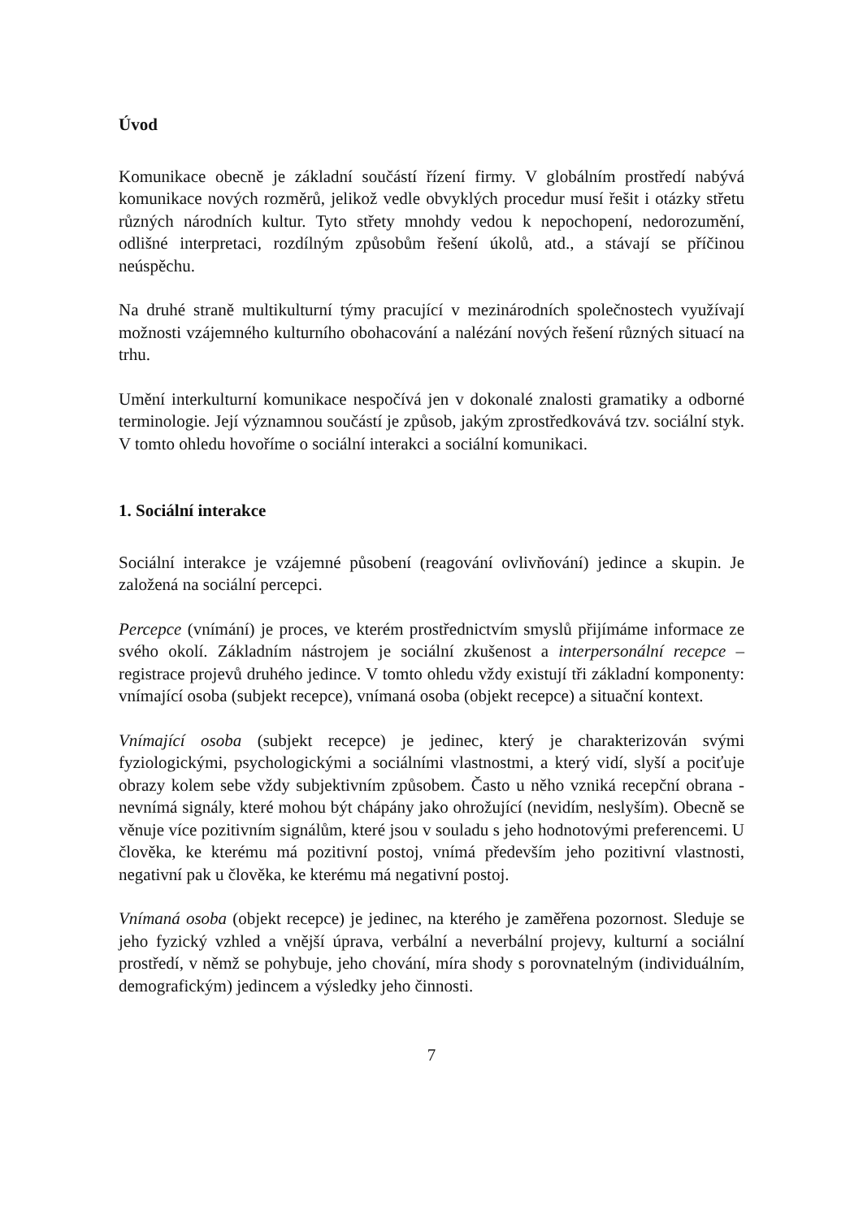Úvod
Komunikace obecně je základní součástí řízení firmy. V globálním prostředí nabývá komunikace nových rozměrů, jelikož vedle obvyklých procedur musí řešit i otázky střetu různých národních kultur. Tyto střety mnohdy vedou k nepochopení, nedorozumění, odlišné interpretaci, rozdílným způsobům řešení úkolů, atd., a stávají se příčinou neúspěchu.
Na druhé straně multikulturní týmy pracující v mezinárodních společnostech využívají možnosti vzájemného kulturního obohacování a nalézání nových řešení různých situací na trhu.
Umění interkulturní komunikace nespočívá jen v dokonalé znalosti gramatiky a odborné terminologie. Její významnou součástí je způsob, jakým zprostředkovává tzv. sociální styk. V tomto ohledu hovoříme o sociální interakci a sociální komunikaci.
1. Sociální interakce
Sociální interakce je vzájemné působení (reagování ovlivňování) jedince a skupin. Je založená na sociální percepci.
Percepce (vnímání) je proces, ve kterém prostřednictvím smyslů přijímáme informace ze svého okolí. Základním nástrojem je sociální zkušenost a interpersonální recepce – registrace projevů druhého jedince. V tomto ohledu vždy existují tři základní komponenty: vnímající osoba (subjekt recepce), vnímaná osoba (objekt recepce) a situační kontext.
Vnímající osoba (subjekt recepce) je jedinec, který je charakterizován svými fyziologickými, psychologickými a sociálními vlastnostmi, a který vidí, slyší a pociťuje obrazy kolem sebe vždy subjektivním způsobem. Často u něho vzniká recepční obrana - nevnímá signály, které mohou být chápány jako ohrožující (nevidím, neslyším). Obecně se věnuje více pozitivním signálům, které jsou v souladu s jeho hodnotovými preferencemi. U člověka, ke kterému má pozitivní postoj, vnímá především jeho pozitivní vlastnosti, negativní pak u člověka, ke kterému má negativní postoj.
Vnímaná osoba (objekt recepce) je jedinec, na kterého je zaměřena pozornost. Sleduje se jeho fyzický vzhled a vnější úprava, verbální a neverbální projevy, kulturní a sociální prostředí, v němž se pohybuje, jeho chování, míra shody s porovnatelným (individuálním, demografickým) jedincem a výsledky jeho činnosti.
7